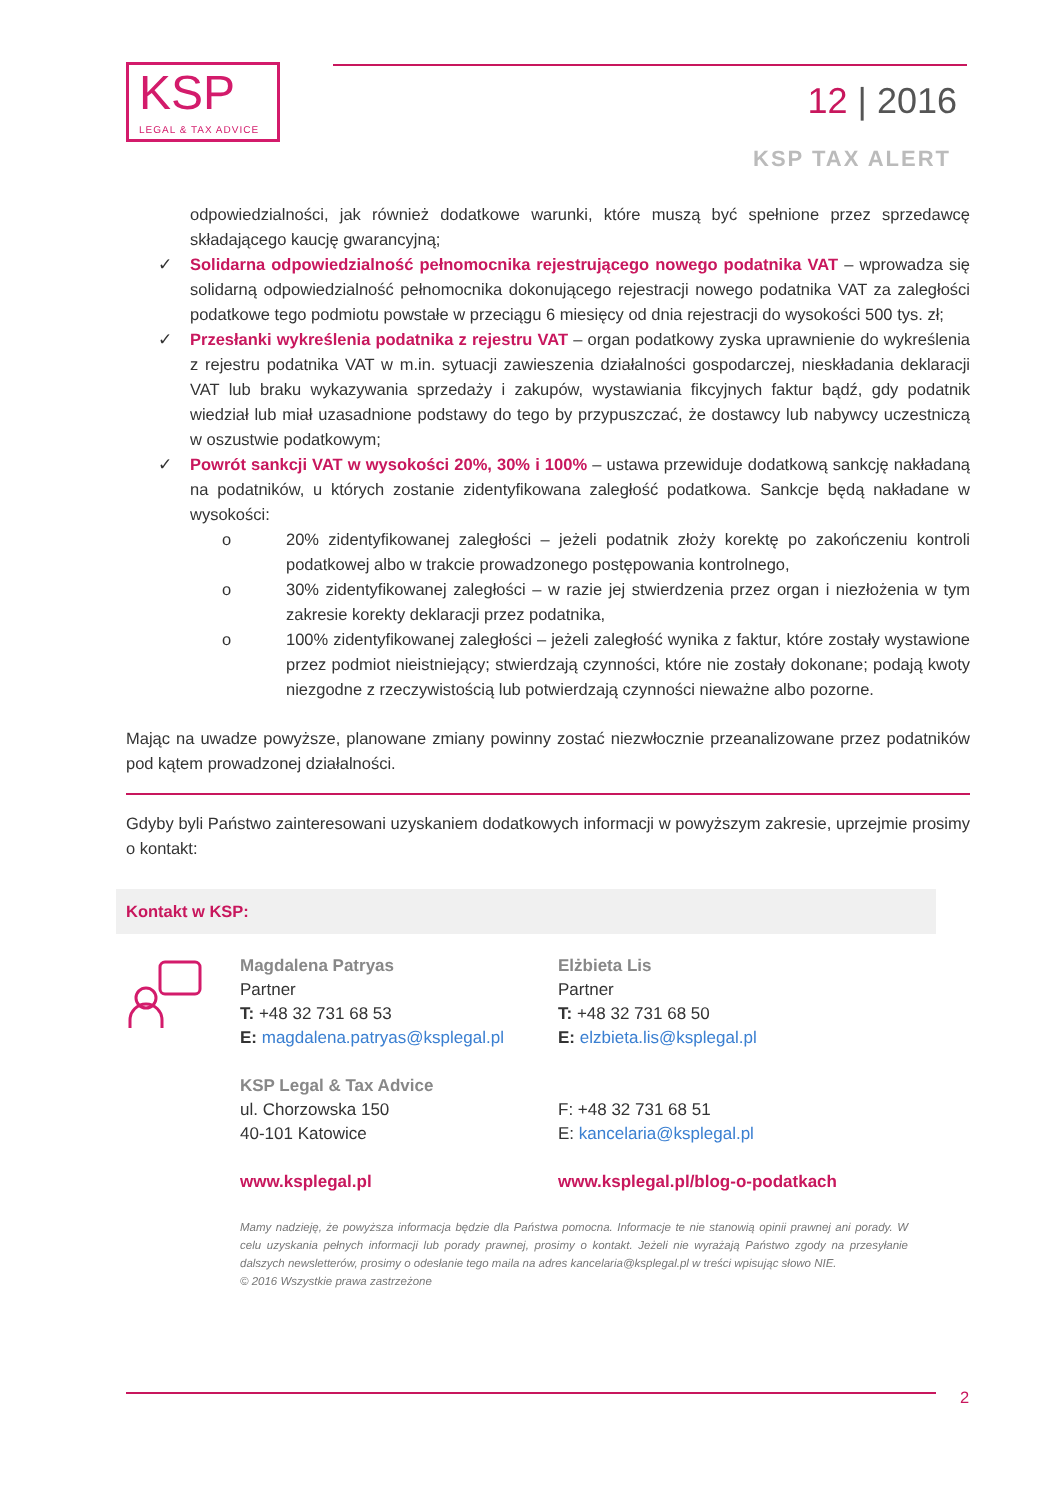KSP
LEGAL & TAX ADVICE
12 | 2016
KSP TAX ALERT
odpowiedzialności, jak również dodatkowe warunki, które muszą być spełnione przez sprzedawcę składającego kaucję gwarancyjną;
✓ Solidarna odpowiedzialność pełnomocnika rejestrującego nowego podatnika VAT – wprowadza się solidarną odpowiedzialność pełnomocnika dokonującego rejestracji nowego podatnika VAT za zaległości podatkowe tego podmiotu powstałe w przeciągu 6 miesięcy od dnia rejestracji do wysokości 500 tys. zł;
✓ Przesłanki wykreślenia podatnika z rejestru VAT – organ podatkowy zyska uprawnienie do wykreślenia z rejestru podatnika VAT w m.in. sytuacji zawieszenia działalności gospodarczej, nieskładania deklaracji VAT lub braku wykazywania sprzedaży i zakupów, wystawiania fikcyjnych faktur bądź, gdy podatnik wiedział lub miał uzasadnione podstawy do tego by przypuszczać, że dostawcy lub nabywcy uczestniczą w oszustwie podatkowym;
✓ Powrót sankcji VAT w wysokości 20%, 30% i 100% – ustawa przewiduje dodatkową sankcję nakładaną na podatników, u których zostanie zidentyfikowana zaległość podatkowa. Sankcje będą nakładane w wysokości:
o 20% zidentyfikowanej zaległości – jeżeli podatnik złoży korektę po zakończeniu kontroli podatkowej albo w trakcie prowadzonego postępowania kontrolnego,
o 30% zidentyfikowanej zaległości – w razie jej stwierdzenia przez organ i niezłożenia w tym zakresie korekty deklaracji przez podatnika,
o 100% zidentyfikowanej zaległości – jeżeli zaległość wynika z faktur, które zostały wystawione przez podmiot nieistniejący; stwierdzają czynności, które nie zostały dokonane; podają kwoty niezgodne z rzeczywistością lub potwierdzają czynności nieważne albo pozorne.
Mając na uwadze powyższe, planowane zmiany powinny zostać niezwłocznie przeanalizowane przez podatników pod kątem prowadzonej działalności.
Gdyby byli Państwo zainteresowani uzyskaniem dodatkowych informacji w powyższym zakresie, uprzejmie prosimy o kontakt:
Kontakt w KSP:
Magdalena Patryas
Partner
T: +48 32 731 68 53
E: magdalena.patryas@ksplegal.pl
KSP Legal & Tax Advice
ul. Chorzowska 150
40-101 Katowice
www.ksplegal.pl
Elżbieta Lis
Partner
T: +48 32 731 68 50
E: elzbieta.lis@ksplegal.pl
F: +48 32 731 68 51
E: kancelaria@ksplegal.pl
www.ksplegal.pl/blog-o-podatkach
Mamy nadzieję, że powyższa informacja będzie dla Państwa pomocna. Informacje te nie stanowią opinii prawnej ani porady. W celu uzyskania pełnych informacji lub porady prawnej, prosimy o kontakt. Jeżeli nie wyrażają Państwo zgody na przesyłanie dalszych newsletterów, prosimy o odesłanie tego maila na adres kancelaria@ksplegal.pl w treści wpisując słowo NIE.
© 2016 Wszystkie prawa zastrzeżone
2